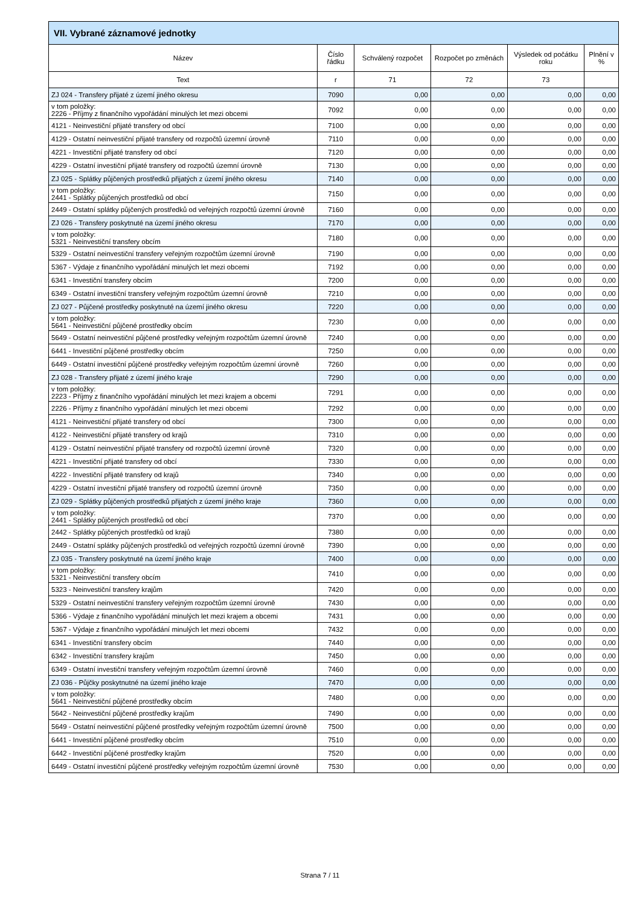| VII. Vybrané záznamové jednotky | | | | | |
| --- | --- | --- | --- | --- | --- |
| Název | Číslo řádku | Schválený rozpočet | Rozpočet po změnách | Výsledek od počátku roku | Plnění v % |
| Text | r | 71 | 72 | 73 | |
| ZJ 024 - Transfery přijaté z území jiného okresu | 7090 | 0,00 | 0,00 | 0,00 | 0,00 |
| v tom položky: 2226 - Příjmy z finančního vypořádání minulých let mezi obcemi | 7092 | 0,00 | 0,00 | 0,00 | 0,00 |
| 4121 - Neinvestiční přijaté transfery od obcí | 7100 | 0,00 | 0,00 | 0,00 | 0,00 |
| 4129 - Ostatní neinvestiční přijaté transfery od rozpočtů územní úrovně | 7110 | 0,00 | 0,00 | 0,00 | 0,00 |
| 4221 - Investiční přijaté transfery od obcí | 7120 | 0,00 | 0,00 | 0,00 | 0,00 |
| 4229 - Ostatní investiční přijaté transfery od rozpočtů územní úrovně | 7130 | 0,00 | 0,00 | 0,00 | 0,00 |
| ZJ 025 - Splátky půjčených prostředků přijatých z území jiného okresu | 7140 | 0,00 | 0,00 | 0,00 | 0,00 |
| v tom položky: 2441 - Splátky půjčených prostředků od obcí | 7150 | 0,00 | 0,00 | 0,00 | 0,00 |
| 2449 - Ostatní splátky půjčených prostředků od veřejných rozpočtů územní úrovně | 7160 | 0,00 | 0,00 | 0,00 | 0,00 |
| ZJ 026 - Transfery poskytnuté na území jiného okresu | 7170 | 0,00 | 0,00 | 0,00 | 0,00 |
| v tom položky: 5321 - Neinvestiční transfery obcím | 7180 | 0,00 | 0,00 | 0,00 | 0,00 |
| 5329 - Ostatní neinvestiční transfery veřejným rozpočtům územní úrovně | 7190 | 0,00 | 0,00 | 0,00 | 0,00 |
| 5367 - Výdaje z finančního vypořádání minulých let mezi obcemi | 7192 | 0,00 | 0,00 | 0,00 | 0,00 |
| 6341 - Investiční transfery obcím | 7200 | 0,00 | 0,00 | 0,00 | 0,00 |
| 6349 - Ostatní investiční transfery veřejným rozpočtům územní úrovně | 7210 | 0,00 | 0,00 | 0,00 | 0,00 |
| ZJ 027 - Půjčené prostředky poskytnuté na území jiného okresu | 7220 | 0,00 | 0,00 | 0,00 | 0,00 |
| v tom položky: 5641 - Neinvestiční půjčené prostředky obcím | 7230 | 0,00 | 0,00 | 0,00 | 0,00 |
| 5649 - Ostatní neinvestiční půjčené prostředky veřejným rozpočtům územní úrovně | 7240 | 0,00 | 0,00 | 0,00 | 0,00 |
| 6441 - Investiční půjčené prostředky obcím | 7250 | 0,00 | 0,00 | 0,00 | 0,00 |
| 6449 - Ostatní investiční půjčené prostředky veřejným rozpočtům územní úrovně | 7260 | 0,00 | 0,00 | 0,00 | 0,00 |
| ZJ 028 - Transfery přijaté z území jiného kraje | 7290 | 0,00 | 0,00 | 0,00 | 0,00 |
| v tom položky: 2223 - Příjmy z finančního vypořádání minulých let mezi krajem a obcemi | 7291 | 0,00 | 0,00 | 0,00 | 0,00 |
| 2226 - Příjmy z finančního vypořádání minulých let mezi obcemi | 7292 | 0,00 | 0,00 | 0,00 | 0,00 |
| 4121 - Neinvestiční přijaté transfery od obcí | 7300 | 0,00 | 0,00 | 0,00 | 0,00 |
| 4122 - Neinvestiční přijaté transfery od krajů | 7310 | 0,00 | 0,00 | 0,00 | 0,00 |
| 4129 - Ostatní neinvestiční přijaté transfery od rozpočtů územní úrovně | 7320 | 0,00 | 0,00 | 0,00 | 0,00 |
| 4221 - Investiční přijaté transfery od obcí | 7330 | 0,00 | 0,00 | 0,00 | 0,00 |
| 4222 - Investiční přijaté transfery od krajů | 7340 | 0,00 | 0,00 | 0,00 | 0,00 |
| 4229 - Ostatní investiční přijaté transfery od rozpočtů územní úrovně | 7350 | 0,00 | 0,00 | 0,00 | 0,00 |
| ZJ 029 - Splátky půjčených prostředků přijatých z území jiného kraje | 7360 | 0,00 | 0,00 | 0,00 | 0,00 |
| v tom položky: 2441 - Splátky půjčených prostředků od obcí | 7370 | 0,00 | 0,00 | 0,00 | 0,00 |
| 2442 - Splátky půjčených prostředků od krajů | 7380 | 0,00 | 0,00 | 0,00 | 0,00 |
| 2449 - Ostatní splátky půjčených prostředků od veřejných rozpočtů územní úrovně | 7390 | 0,00 | 0,00 | 0,00 | 0,00 |
| ZJ 035 - Transfery poskytnuté na území jiného kraje | 7400 | 0,00 | 0,00 | 0,00 | 0,00 |
| v tom položky: 5321 - Neinvestiční transfery obcím | 7410 | 0,00 | 0,00 | 0,00 | 0,00 |
| 5323 - Neinvestiční transfery krajům | 7420 | 0,00 | 0,00 | 0,00 | 0,00 |
| 5329 - Ostatní neinvestiční transfery veřejným rozpočtům územní úrovně | 7430 | 0,00 | 0,00 | 0,00 | 0,00 |
| 5366 - Výdaje z finančního vypořádání minulých let mezi krajem a obcemi | 7431 | 0,00 | 0,00 | 0,00 | 0,00 |
| 5367 - Výdaje z finančního vypořádání minulých let mezi obcemi | 7432 | 0,00 | 0,00 | 0,00 | 0,00 |
| 6341 - Investiční transfery obcím | 7440 | 0,00 | 0,00 | 0,00 | 0,00 |
| 6342 - Investiční transfery krajům | 7450 | 0,00 | 0,00 | 0,00 | 0,00 |
| 6349 - Ostatní investiční transfery veřejným rozpočtům územní úrovně | 7460 | 0,00 | 0,00 | 0,00 | 0,00 |
| ZJ 036 - Půjčky poskytnutné na území jiného kraje | 7470 | 0,00 | 0,00 | 0,00 | 0,00 |
| v tom položky: 5641 - Neinvestiční půjčené prostředky obcím | 7480 | 0,00 | 0,00 | 0,00 | 0,00 |
| 5642 - Neinvestiční půjčené prostředky krajům | 7490 | 0,00 | 0,00 | 0,00 | 0,00 |
| 5649 - Ostatní neinvestiční půjčené prostředky veřejným rozpočtům územní úrovně | 7500 | 0,00 | 0,00 | 0,00 | 0,00 |
| 6441 - Investiční půjčené prostředky obcím | 7510 | 0,00 | 0,00 | 0,00 | 0,00 |
| 6442 - Investiční půjčené prostředky krajům | 7520 | 0,00 | 0,00 | 0,00 | 0,00 |
| 6449 - Ostatní investiční půjčené prostředky veřejným rozpočtům územní úrovně | 7530 | 0,00 | 0,00 | 0,00 | 0,00 |
Strana 7 / 11